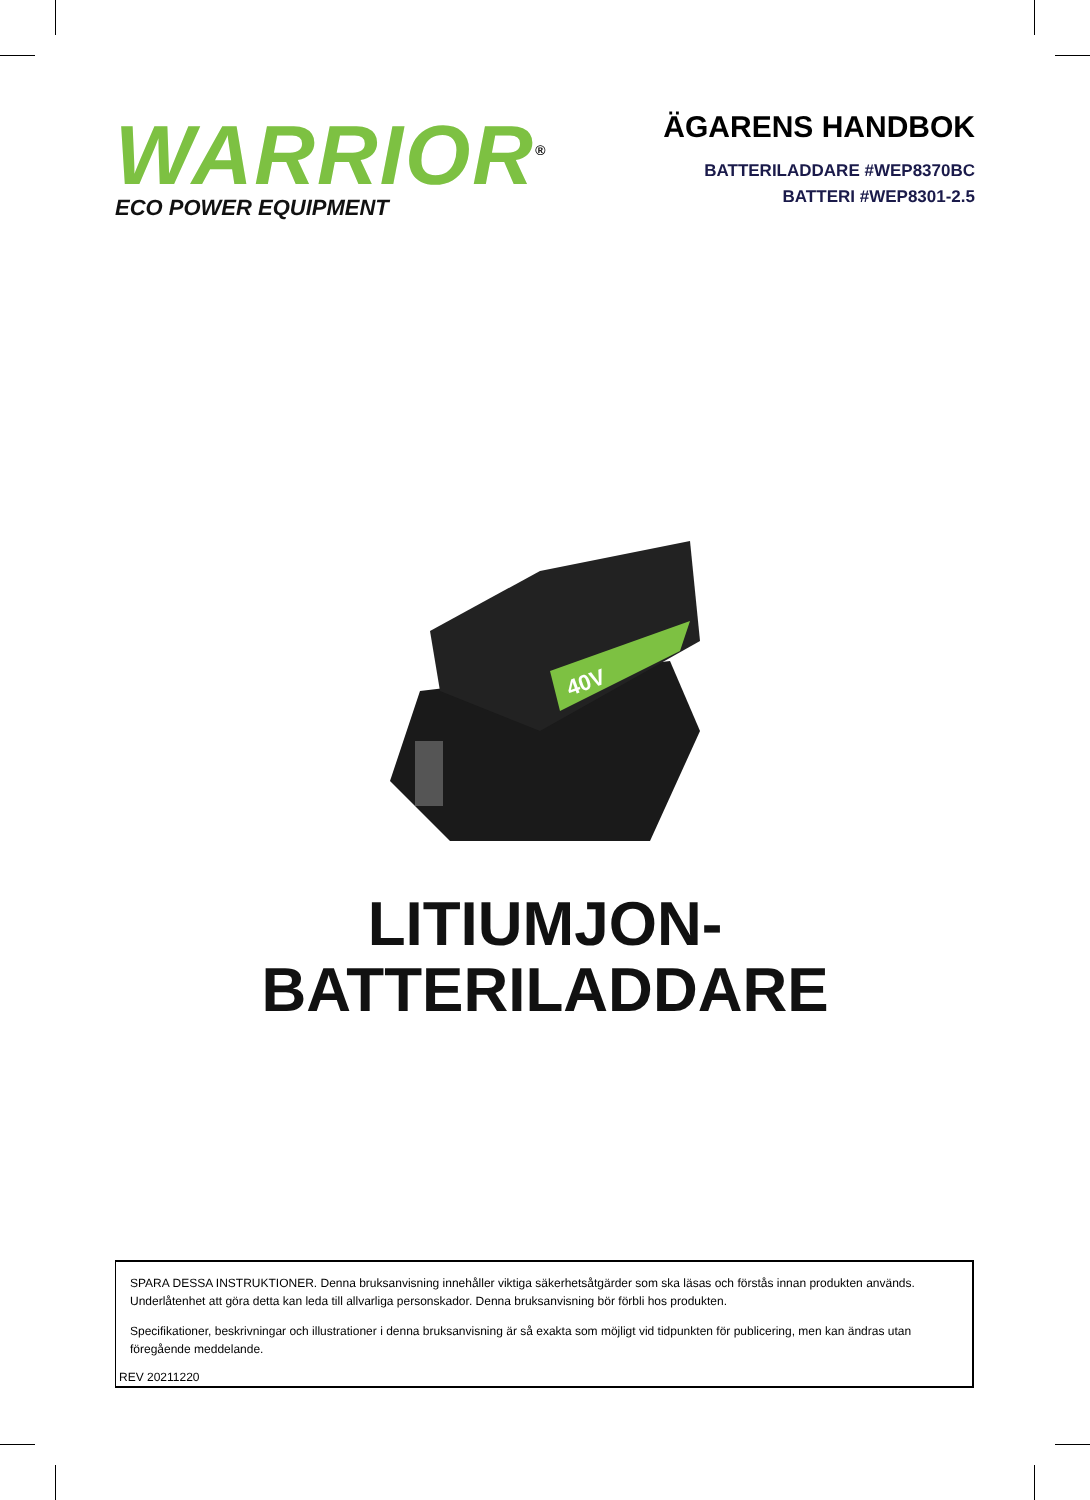WARRIOR<sup>®</sup>
ECO POWER EQUIPMENT
ÄGARENS HANDBOK
BATTERILADDARE #WEP8370BC
BATTERI #WEP8301-2.5
40V
LITIUMJON-
BATTERILADDARE
SPARA DESSA INSTRUKTIONER. Denna bruksanvisning innehåller viktiga säkerhetsåtgärder som ska läsas och förstås innan produkten används. Underlåtenhet att göra detta kan leda till allvarliga personskador. Denna bruksanvisning bör förbli hos produkten.
Specifikationer, beskrivningar och illustrationer i denna bruksanvisning är så exakta som möjligt vid tidpunkten för publicering, men kan ändras utan föregående meddelande.
REV 20211220